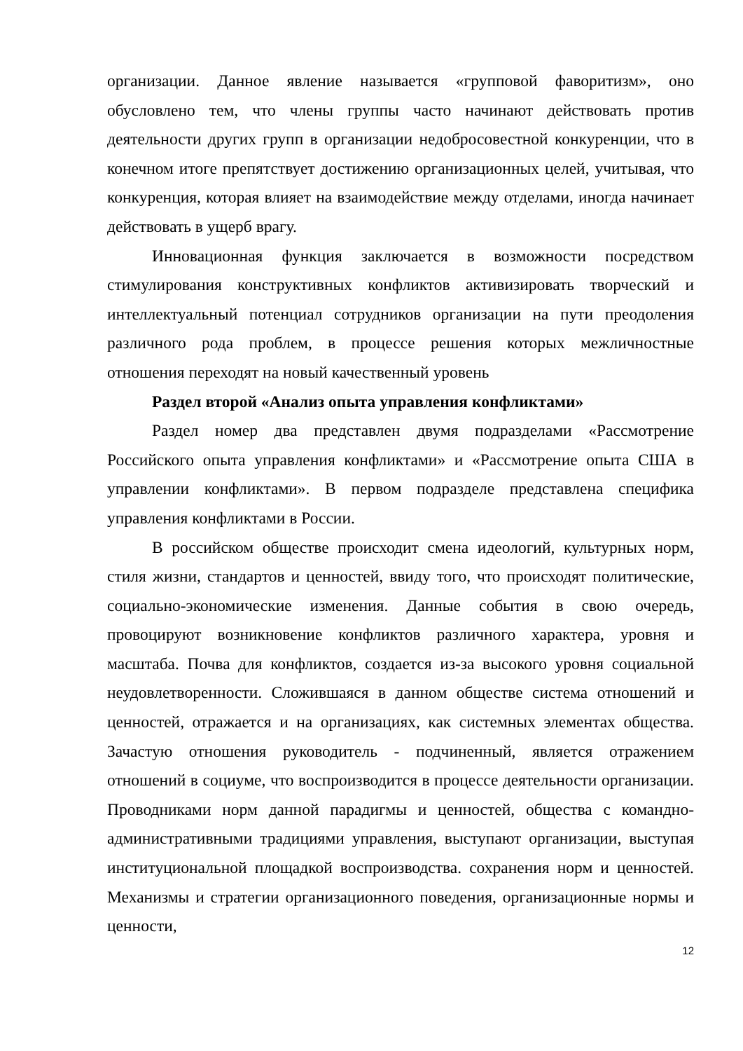организации. Данное явление называется «групповой фаворитизм», оно обусловлено тем, что члены группы часто начинают действовать против деятельности других групп в организации недобросовестной конкуренции, что в конечном итоге препятствует достижению организационных целей, учитывая, что конкуренция, которая влияет на взаимодействие между отделами, иногда начинает действовать в ущерб врагу.
Инновационная функция заключается в возможности посредством стимулирования конструктивных конфликтов активизировать творческий и интеллектуальный потенциал сотрудников организации на пути преодоления различного рода проблем, в процессе решения которых межличностные отношения переходят на новый качественный уровень
Раздел второй «Анализ опыта управления конфликтами»
Раздел номер два представлен двумя подразделами «Рассмотрение Российского опыта управления конфликтами» и «Рассмотрение опыта США в управлении конфликтами». В первом подразделе представлена специфика управления конфликтами в России.
В российском обществе происходит смена идеологий, культурных норм, стиля жизни, стандартов и ценностей, ввиду того, что происходят политические, социально-экономические изменения. Данные события в свою очередь, провоцируют возникновение конфликтов различного характера, уровня и масштаба. Почва для конфликтов, создается из-за высокого уровня социальной неудовлетворенности. Сложившаяся в данном обществе система отношений и ценностей, отражается и на организациях, как системных элементах общества. Зачастую отношения руководитель - подчиненный, является отражением отношений в социуме, что воспроизводится в процессе деятельности организации. Проводниками норм данной парадигмы и ценностей, общества с командно-административными традициями управления, выступают организации, выступая институциональной площадкой воспроизводства. сохранения норм и ценностей. Механизмы и стратегии организационного поведения, организационные нормы и ценности,
12